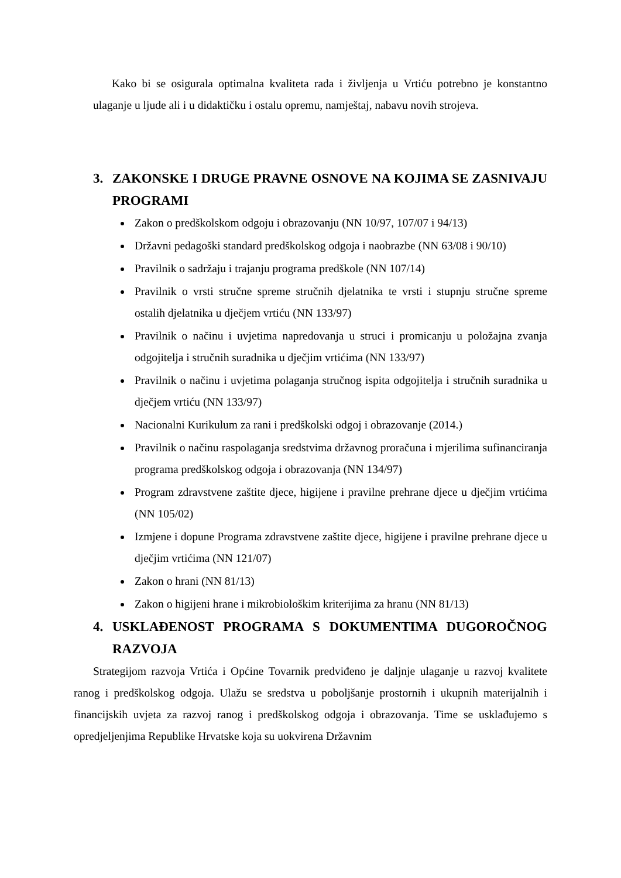Kako bi se osigurala optimalna kvaliteta rada i življenja u Vrtiću potrebno je konstantno ulaganje u ljude ali i u didaktičku i ostalu opremu, namještaj, nabavu novih strojeva.
3. ZAKONSKE I DRUGE PRAVNE OSNOVE NA KOJIMA SE ZASNIVAJU PROGRAMI
Zakon o predškolskom odgoju i obrazovanju (NN 10/97, 107/07 i 94/13)
Državni pedagoški standard predškolskog odgoja i naobrazbe (NN 63/08 i 90/10)
Pravilnik o sadržaju i trajanju programa predškole (NN 107/14)
Pravilnik o vrsti stručne spreme stručnih djelatnika te vrsti i stupnju stručne spreme ostalih djelatnika u dječjem vrtiću (NN 133/97)
Pravilnik o načinu i uvjetima napredovanja u struci i promicanju u položajna zvanja odgojitelja i stručnih suradnika u dječjim vrtićima (NN 133/97)
Pravilnik o načinu i uvjetima polaganja stručnog ispita odgojitelja i stručnih suradnika u dječjem vrtiću (NN 133/97)
Nacionalni Kurikulum za rani i predškolski odgoj i obrazovanje (2014.)
Pravilnik o načinu raspolaganja sredstvima državnog proračuna i mjerilima sufinanciranja programa predškolskog odgoja i obrazovanja (NN 134/97)
Program zdravstvene zaštite djece, higijene i pravilne prehrane djece u dječjim vrtićima (NN 105/02)
Izmjene i dopune Programa zdravstvene zaštite djece, higijene i pravilne prehrane djece u dječjim vrtićima (NN 121/07)
Zakon o hrani (NN 81/13)
Zakon o higijeni hrane i mikrobiološkim kriterijima za hranu (NN 81/13)
4. USKLAĐENOST PROGRAMA S DOKUMENTIMA DUGOROČNOG RAZVOJA
Strategijom razvoja Vrtića i Općine Tovarnik predviđeno je daljnje ulaganje u razvoj kvalitete ranog i predškolskog odgoja. Ulažu se sredstva u poboljšanje prostornih i ukupnih materijalnih i financijskih uvjeta za razvoj ranog i predškolskog odgoja i obrazovanja. Time se usklađujemo s opredjeljenjima Republike Hrvatske koja su uokvirena Državnim